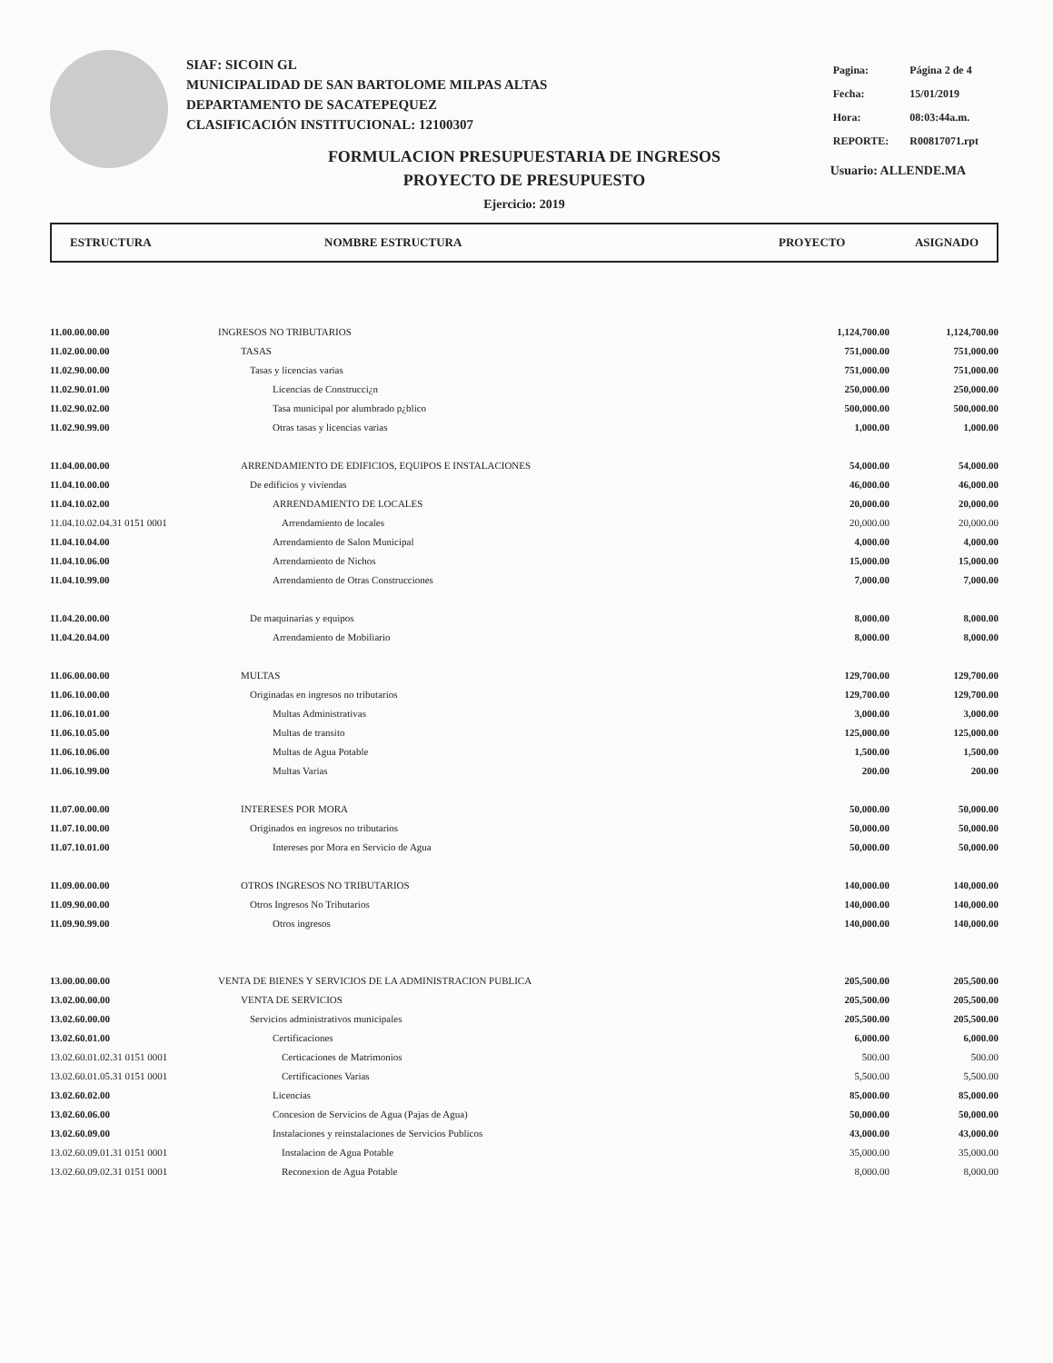SIAF: SICOIN GL
MUNICIPALIDAD DE SAN BARTOLOME MILPAS ALTAS
DEPARTAMENTO DE SACATEPEQUEZ
CLASIFICACIÓN INSTITUCIONAL: 12100307
| Pagina: | Página 2 de 4 |
| Fecha: | 15/01/2019 |
| Hora: | 08:03:44a.m. |
| REPORTE: | R00817071.rpt |
Usuario: ALLENDE.MA
FORMULACION PRESUPUESTARIA DE INGRESOS
PROYECTO DE PRESUPUESTO
Ejercicio: 2019
ESTRUCTURA NOMBRE ESTRUCTURA PROYECTO ASIGNADO
| 11.00.00.00.00 | INGRESOS NO TRIBUTARIOS | 1,124,700.00 | 1,124,700.00 |
| 11.02.00.00.00 | TASAS | 751,000.00 | 751,000.00 |
| 11.02.90.00.00 | Tasas y licencias varias | 751,000.00 | 751,000.00 |
| 11.02.90.01.00 | Licencias de Construcci¿n | 250,000.00 | 250,000.00 |
| 11.02.90.02.00 | Tasa municipal por alumbrado p¿blico | 500,000.00 | 500,000.00 |
| 11.02.90.99.00 | Otras tasas y licencias varias | 1,000.00 | 1,000.00 |
| 11.04.00.00.00 | ARRENDAMIENTO DE EDIFICIOS, EQUIPOS E INSTALACIONES | 54,000.00 | 54,000.00 |
| 11.04.10.00.00 | De edificios y viviendas | 46,000.00 | 46,000.00 |
| 11.04.10.02.00 | ARRENDAMIENTO DE LOCALES | 20,000.00 | 20,000.00 |
| 11.04.10.02.04.31 0151 0001 | Arrendamiento de locales | 20,000.00 | 20,000.00 |
| 11.04.10.04.00 | Arrendamiento de Salon Municipal | 4,000.00 | 4,000.00 |
| 11.04.10.06.00 | Arrendamiento de Nichos | 15,000.00 | 15,000.00 |
| 11.04.10.99.00 | Arrendamiento de Otras Construcciones | 7,000.00 | 7,000.00 |
| 11.04.20.00.00 | De maquinarias y equipos | 8,000.00 | 8,000.00 |
| 11.04.20.04.00 | Arrendamiento de Mobiliario | 8,000.00 | 8,000.00 |
| 11.06.00.00.00 | MULTAS | 129,700.00 | 129,700.00 |
| 11.06.10.00.00 | Originadas en ingresos no tributarios | 129,700.00 | 129,700.00 |
| 11.06.10.01.00 | Multas Administrativas | 3,000.00 | 3,000.00 |
| 11.06.10.05.00 | Multas de transito | 125,000.00 | 125,000.00 |
| 11.06.10.06.00 | Multas de Agua Potable | 1,500.00 | 1,500.00 |
| 11.06.10.99.00 | Multas Varias | 200.00 | 200.00 |
| 11.07.00.00.00 | INTERESES POR MORA | 50,000.00 | 50,000.00 |
| 11.07.10.00.00 | Originados en ingresos no tributarios | 50,000.00 | 50,000.00 |
| 11.07.10.01.00 | Intereses por Mora en Servicio de Agua | 50,000.00 | 50,000.00 |
| 11.09.00.00.00 | OTROS INGRESOS NO TRIBUTARIOS | 140,000.00 | 140,000.00 |
| 11.09.90.00.00 | Otros Ingresos No Tributarios | 140,000.00 | 140,000.00 |
| 11.09.90.99.00 | Otros ingresos | 140,000.00 | 140,000.00 |
| 13.00.00.00.00 | VENTA DE BIENES Y SERVICIOS DE LA ADMINISTRACION PUBLICA | 205,500.00 | 205,500.00 |
| 13.02.00.00.00 | VENTA DE SERVICIOS | 205,500.00 | 205,500.00 |
| 13.02.60.00.00 | Servicios administrativos municipales | 205,500.00 | 205,500.00 |
| 13.02.60.01.00 | Certificaciones | 6,000.00 | 6,000.00 |
| 13.02.60.01.02.31 0151 0001 | Certicaciones de Matrimonios | 500.00 | 500.00 |
| 13.02.60.01.05.31 0151 0001 | Certificaciones Varias | 5,500.00 | 5,500.00 |
| 13.02.60.02.00 | Licencias | 85,000.00 | 85,000.00 |
| 13.02.60.06.00 | Concesion de Servicios de Agua (Pajas de Agua) | 50,000.00 | 50,000.00 |
| 13.02.60.09.00 | Instalaciones y reinstalaciones de Servicios Publicos | 43,000.00 | 43,000.00 |
| 13.02.60.09.01.31 0151 0001 | Instalacion de Agua Potable | 35,000.00 | 35,000.00 |
| 13.02.60.09.02.31 0151 0001 | Reconexion de Agua Potable | 8,000.00 | 8,000.00 |